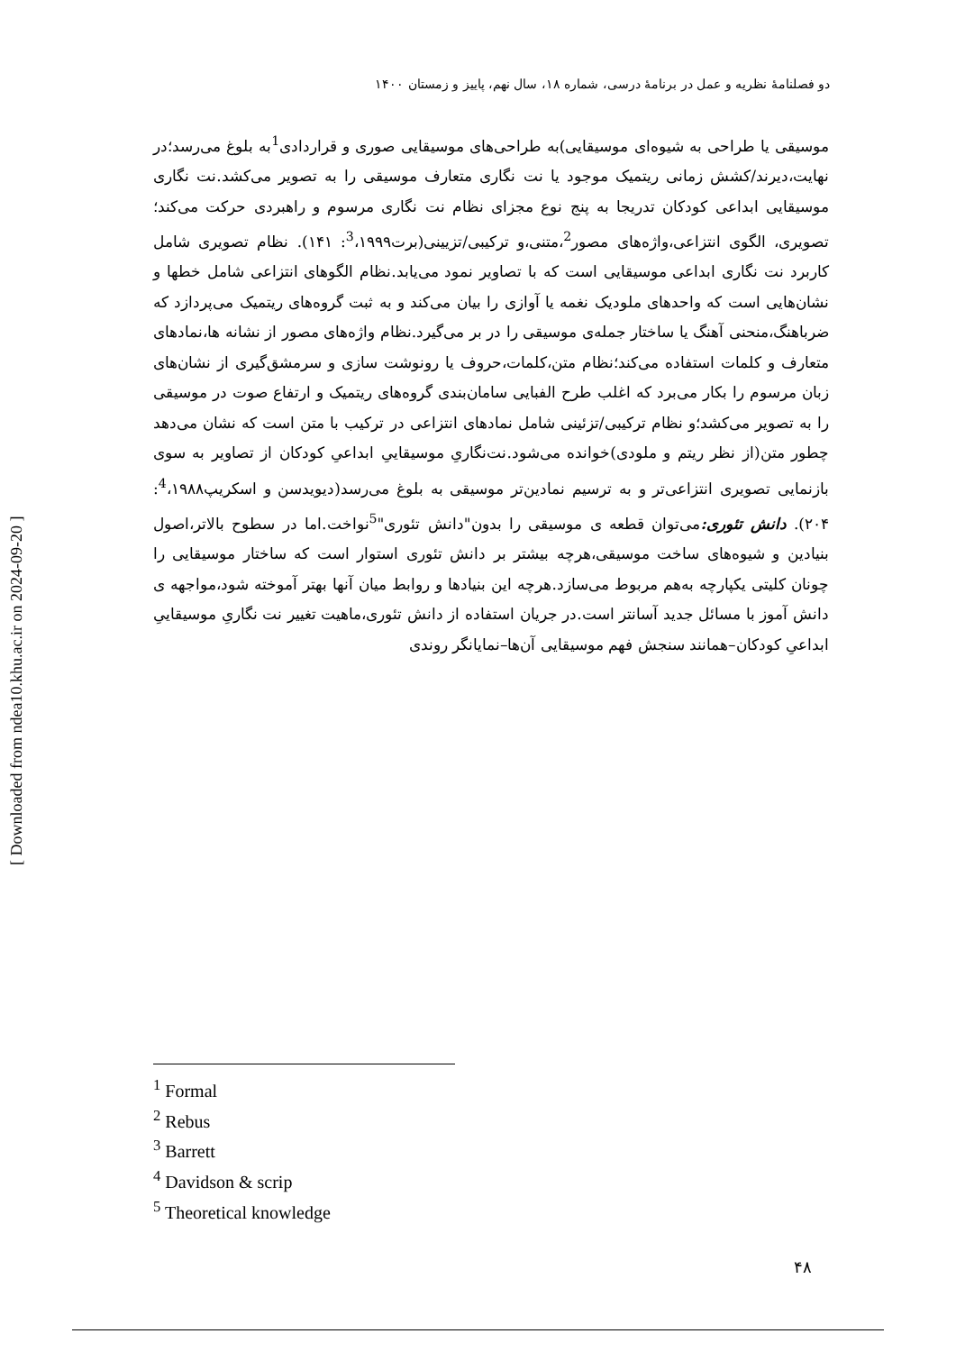دو فصلنامهٔ نظریه و عمل در برنامهٔ درسی، شماره ۱۸، سال نهم، پاییز و زمستان ۱۴۰۰
موسیقی یا طراحی به شیوه‌ای موسیقایی)به طراحی‌های موسیقایی صوری و قراردادی<sup>1</sup>به بلوغ می‌رسد؛در نهایت،دیرند/کشش زمانی ریتمیک موجود یا نت نگاری متعارف موسیقی را به تصویر می‌کشد.نت نگاری موسیقایی ابداعی کودکان تدریجا به پنج نوع مجزای نظام نت نگاری مرسوم و راهبردی حرکت می‌کند؛ تصویری، الگوی انتزاعی،واژه‌های مصور<sup>2</sup>،متنی،و ترکیبی/تزیینی(برت<sup>3</sup>،۱۹۹۹: ۱۴۱). نظام تصویری شامل کاربرد نت نگاری ابداعی موسیقایی است که با تصاویر نمود می‌یابد.نظام الگوهای انتزاعی شامل خطها و نشان‌هایی است که واحدهای ملودیک نغمه یا آوازی را بیان می‌کند و به ثبت گروه‌های ریتمیک می‌پردازد که ضرباهنگ،منحنی آهنگ یا ساختار جمله‌ی موسیقی را در بر می‌گیرد.نظام واژه‌های مصور از نشانه ها،نمادهای متعارف و کلمات استفاده می‌کند؛نظام متن،کلمات،حروف یا رونوشت سازی و سرمشق‌گیری از نشان‌های زبان مرسوم را بکار می‌برد که اغلب طرح الفبایی سامان‌بندی گروه‌های ریتمیک و ارتفاع صوت در موسیقی را به تصویر می‌کشد؛و نظام ترکیبی/تزئینی شامل نمادهای انتزاعی در ترکیب با متن است که نشان می‌دهد چطور متن(از نظر ریتم و ملودی)خوانده می‌شود.نت‌نگاریِ موسیقاییِ ابداعیِ کودکان از تصاویر به سوی بازنمایی تصویری انتزاعی‌تر و به ترسیم نمادین‌تر موسیقی به بلوغ می‌رسد(دیویدسن و اسکریپ<sup>4</sup>،۱۹۸۸: ۲۰۴). دانش تئوری: می‌توان قطعه ی موسیقی را بدون"دانش تئوری"<sup>5</sup>نواخت.اما در سطوح بالاتر،اصول بنیادین و شیوه‌های ساخت موسیقی،هرچه بیشتر بر دانش تئوری استوار است که ساختار موسیقایی را چونان کلیتی یکپارچه به‌هم مربوط می‌سازد.هرچه این بنیادها و روابط میان آنها بهتر آموخته شود،مواجهه ی دانش آموز با مسائل جدید آسانتر است.در جریان استفاده از دانش تئوری،ماهیت تغییر نت نگاریِ موسیقاییِ ابداعیِ کودکان–همانند سنجش فهم موسیقایی آن‌ها–نمایانگر روندی
<sup>1</sup> Formal
<sup>2</sup> Rebus
<sup>3</sup> Barrett
<sup>4</sup> Davidson & scrip
<sup>5</sup> Theoretical knowledge
۴۸
[ Downloaded from ndea10.khu.ac.ir on 2024-09-20 ]